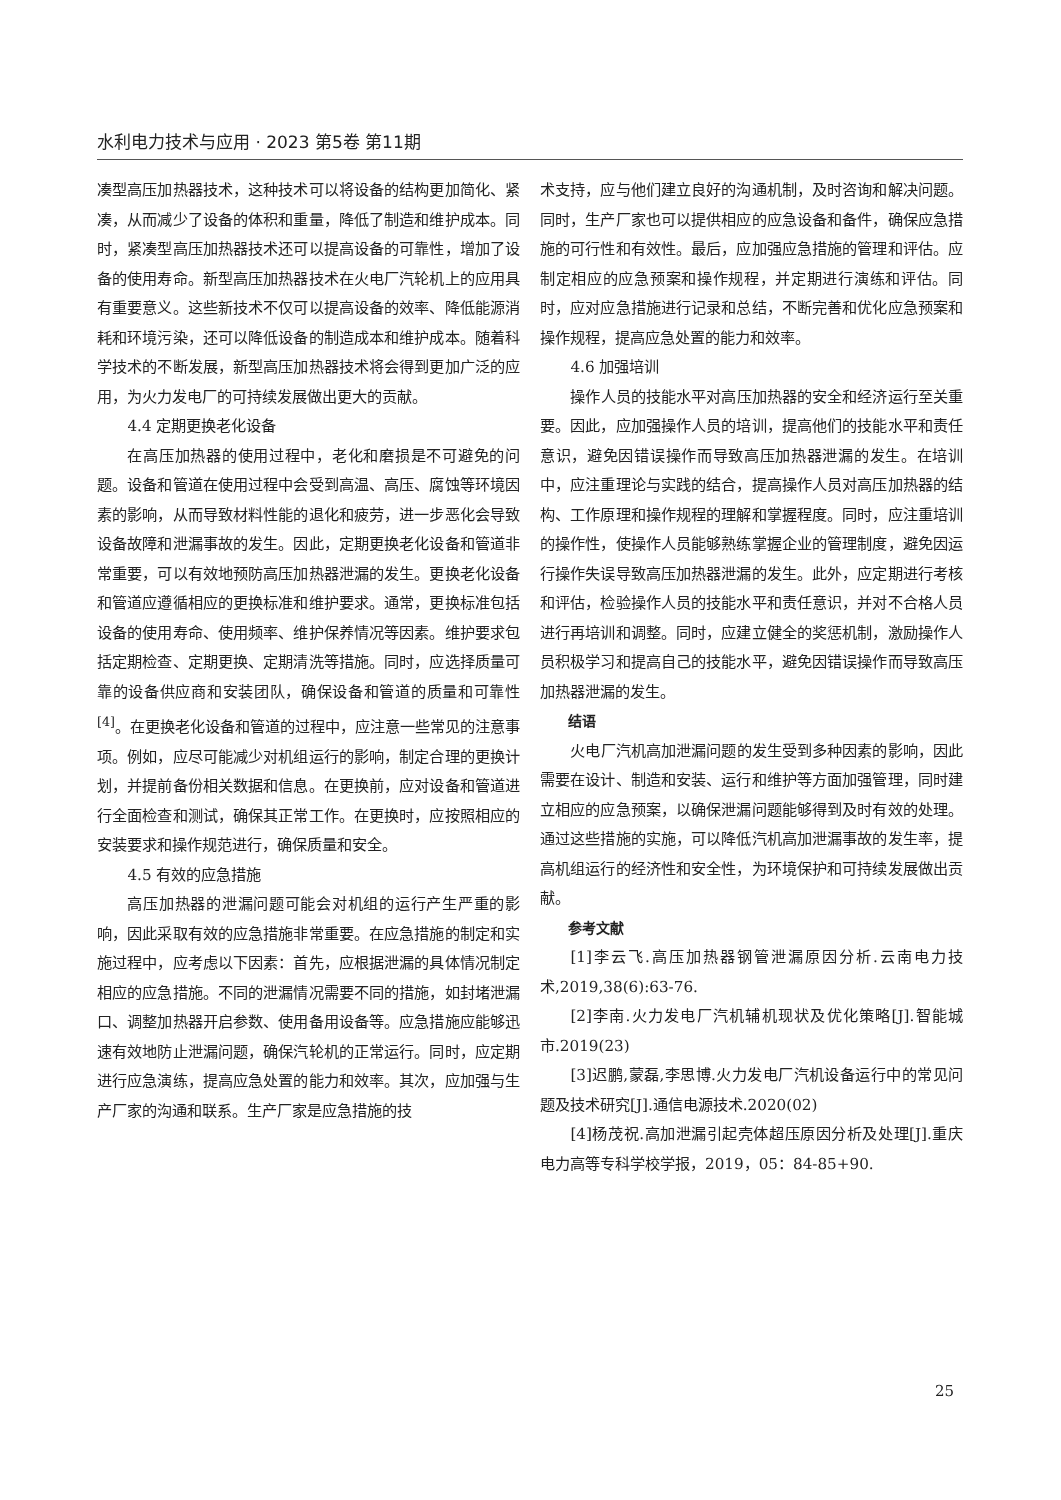水利电力技术与应用 · 2023 第5卷 第11期
凑型高压加热器技术，这种技术可以将设备的结构更加简化、紧凑，从而减少了设备的体积和重量，降低了制造和维护成本。同时，紧凑型高压加热器技术还可以提高设备的可靠性，增加了设备的使用寿命。新型高压加热器技术在火电厂汽轮机上的应用具有重要意义。这些新技术不仅可以提高设备的效率、降低能源消耗和环境污染，还可以降低设备的制造成本和维护成本。随着科学技术的不断发展，新型高压加热器技术将会得到更加广泛的应用，为火力发电厂的可持续发展做出更大的贡献。
4.4 定期更换老化设备
在高压加热器的使用过程中，老化和磨损是不可避免的问题。设备和管道在使用过程中会受到高温、高压、腐蚀等环境因素的影响，从而导致材料性能的退化和疲劳，进一步恶化会导致设备故障和泄漏事故的发生。因此，定期更换老化设备和管道非常重要，可以有效地预防高压加热器泄漏的发生。更换老化设备和管道应遵循相应的更换标准和维护要求。通常，更换标准包括设备的使用寿命、使用频率、维护保养情况等因素。维护要求包括定期检查、定期更换、定期清洗等措施。同时，应选择质量可靠的设备供应商和安装团队，确保设备和管道的质量和可靠性<sup>[4]</sup>。在更换老化设备和管道的过程中，应注意一些常见的注意事项。例如，应尽可能减少对机组运行的影响，制定合理的更换计划，并提前备份相关数据和信息。在更换前，应对设备和管道进行全面检查和测试，确保其正常工作。在更换时，应按照相应的安装要求和操作规范进行，确保质量和安全。
4.5 有效的应急措施
高压加热器的泄漏问题可能会对机组的运行产生严重的影响，因此采取有效的应急措施非常重要。在应急措施的制定和实施过程中，应考虑以下因素：首先，应根据泄漏的具体情况制定相应的应急措施。不同的泄漏情况需要不同的措施，如封堵泄漏口、调整加热器开启参数、使用备用设备等。应急措施应能够迅速有效地防止泄漏问题，确保汽轮机的正常运行。同时，应定期进行应急演练，提高应急处置的能力和效率。其次，应加强与生产厂家的沟通和联系。生产厂家是应急措施的技
术支持，应与他们建立良好的沟通机制，及时咨询和解决问题。同时，生产厂家也可以提供相应的应急设备和备件，确保应急措施的可行性和有效性。最后，应加强应急措施的管理和评估。应制定相应的应急预案和操作规程，并定期进行演练和评估。同时，应对应急措施进行记录和总结，不断完善和优化应急预案和操作规程，提高应急处置的能力和效率。
4.6 加强培训
操作人员的技能水平对高压加热器的安全和经济运行至关重要。因此，应加强操作人员的培训，提高他们的技能水平和责任意识，避免因错误操作而导致高压加热器泄漏的发生。在培训中，应注重理论与实践的结合，提高操作人员对高压加热器的结构、工作原理和操作规程的理解和掌握程度。同时，应注重培训的操作性，使操作人员能够熟练掌握企业的管理制度，避免因运行操作失误导致高压加热器泄漏的发生。此外，应定期进行考核和评估，检验操作人员的技能水平和责任意识，并对不合格人员进行再培训和调整。同时，应建立健全的奖惩机制，激励操作人员积极学习和提高自己的技能水平，避免因错误操作而导致高压加热器泄漏的发生。
结语
火电厂汽机高加泄漏问题的发生受到多种因素的影响，因此需要在设计、制造和安装、运行和维护等方面加强管理，同时建立相应的应急预案，以确保泄漏问题能够得到及时有效的处理。通过这些措施的实施，可以降低汽机高加泄漏事故的发生率，提高机组运行的经济性和安全性，为环境保护和可持续发展做出贡献。
参考文献
[1]李云飞.高压加热器钢管泄漏原因分析.云南电力技术,2019,38(6):63-76.
[2]李南.火力发电厂汽机辅机现状及优化策略[J].智能城市.2019(23)
[3]迟鹏,蒙磊,李思博.火力发电厂汽机设备运行中的常见问题及技术研究[J].通信电源技术.2020(02)
[4]杨茂祝.高加泄漏引起壳体超压原因分析及处理[J].重庆电力高等专科学校学报，2019，05：84-85+90.
25